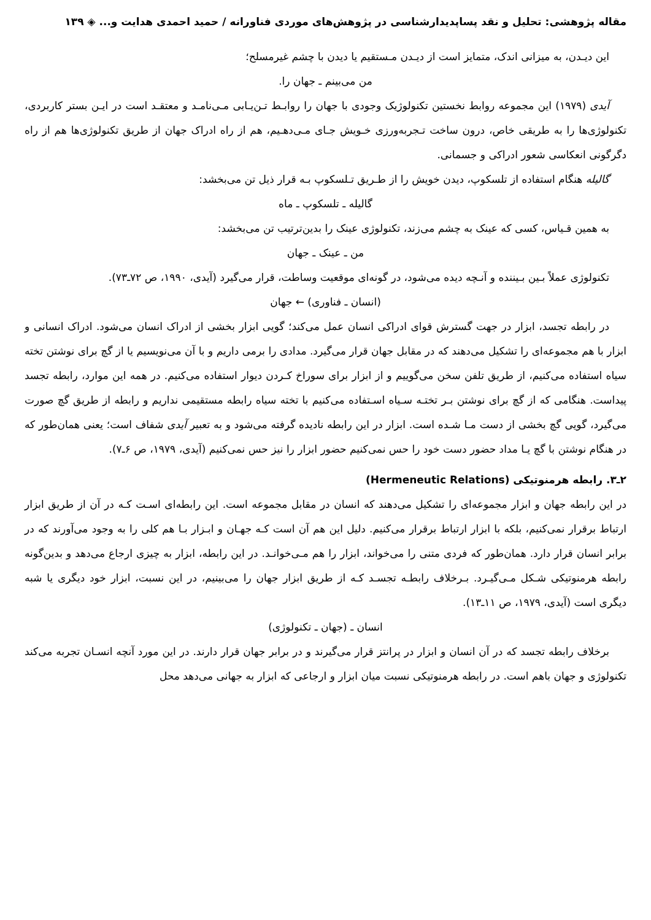مقاله پژوهشی: تحلیل و نقد پساپدیدارشناسی در پژوهش‌های موردی فناورانه / حمید احمدی هدایت و... ◈ ۱۳۹
این دیـدن، به میزانی اندک، متمایز است از دیـدن مـستقیم یا دیدن با چشم غیرمسلح؛
من می‌بینم ـ جهان را.
آیدی (۱۹۷۹) این مجموعه روابط نخستین تکنولوژیک وجودی با جهان را روابـط تـن‌یـابی مـی‌نامـد و معتقـد است در ایـن بستر کاربردی، تکنولوژی‌ها را به طریقی خاص، درون ساخت تـجربه‌ورزی خـویش جـای مـی‌دهـیم، هم از راه ادراک جهان از طریق تکنولوژی‌ها هم از راه دگرگونی انعکاسی شعور ادراکی و جسمانی.
گالیله هنگام استفاده از تلسکوپ، دیدن خویش را از طـریق تـلسکوپ بـه قرار ذیل تن می‌بخشد:
گالیله ـ تلسکوپ ـ ماه
به همین قـیاس، کسی که عینک به چشم می‌زند، تکنولوژی عینک را بدین‌ترتیب تن می‌بخشد:
من ـ عینک ـ جهان
تکنولوژی عملاً بـین بـیننده و آنـچه دیده می‌شود، در گونه‌ای موقعیت وساطت، قرار می‌گیرد (آیدی، ۱۹۹۰، ص ۷۲ـ۷۳).
(انسان ـ فناوری) ← جهان
در رابطه تجسد، ابزار در جهت گسترش قوای ادراکی انسان عمل می‌کند؛ گویی ابزار بخشی از ادراک انسان می‌شود. ادراک انسانی و ابزار با هم مجموعه‌ای را تشکیل می‌دهند که در مقابل جهان قرار می‌گیرد. مدادی را برمی داریم و با آن می‌نویسیم یا از گچ برای نوشتن تخته سیاه استفاده می‌کنیم، از طریق تلفن سخن می‌گوییم و از ابزار برای سوراخ کـردن دیوار استفاده می‌کنیم. در همه این موارد، رابطه تجسد پیداست. هنگامی که از گچ برای نوشتن بـر تختـه سـیاه اسـتفاده می‌کنیم با تخته سیاه رابطه مستقیمی نداریم و رابطه از طریق گچ صورت می‌گیرد، گویی گچ بخشی از دست مـا شـده است. ابزار در این رابطه نادیده گرفته می‌شود و به تعبیر آیدی شفاف است؛ یعنی همان‌طور که در هنگام نوشتن با گچ یـا مداد حضور دست خود را حس نمی‌کنیم حضور ابزار را نیز حس نمی‌کنیم (آیدی، ۱۹۷۹، ص ۶ـ۷).
۲ـ۳. رابطه هرمنوتیکی (Hermeneutic Relations)
در این رابطه جهان و ابزار مجموعه‌ای را تشکیل می‌دهند که انسان در مقابل مجموعه است. این رابطه‌ای اسـت کـه در آن از طریق ابزار ارتباط برقرار نمی‌کنیم، بلکه با ابزار ارتباط برقرار می‌کنیم. دلیل این هم آن است کـه جهـان و ابـزار بـا هم کلی را به وجود می‌آورند که در برابر انسان قرار دارد. همان‌طور که فردی متنی را می‌خواند، ابزار را هم مـی‌خوانـد. در این رابطه، ابزار به چیزی ارجاع می‌دهد و بدین‌گونه رابطه هرمنوتیکی شـکل مـی‌گیـرد. بـرخلاف رابطـه تجسـد کـه از طریق ابزار جهان را می‌بینیم، در این نسبت، ابزار خود دیگری یا شبه دیگری است (آیدی، ۱۹۷۹، ص ۱۱ـ۱۳).
انسان ـ (جهان ـ تکنولوژی)
برخلاف رابطه تجسد که در آن انسان و ابزار در پرانتز قرار می‌گیرند و در برابر جهان قرار دارند. در این مورد آنچه انسـان تجربه می‌کند تکنولوژی و جهان باهم است. در رابطه هرمنوتیکی نسبت میان ابزار و ارجاعی که ابزار به جهانی می‌دهد محل